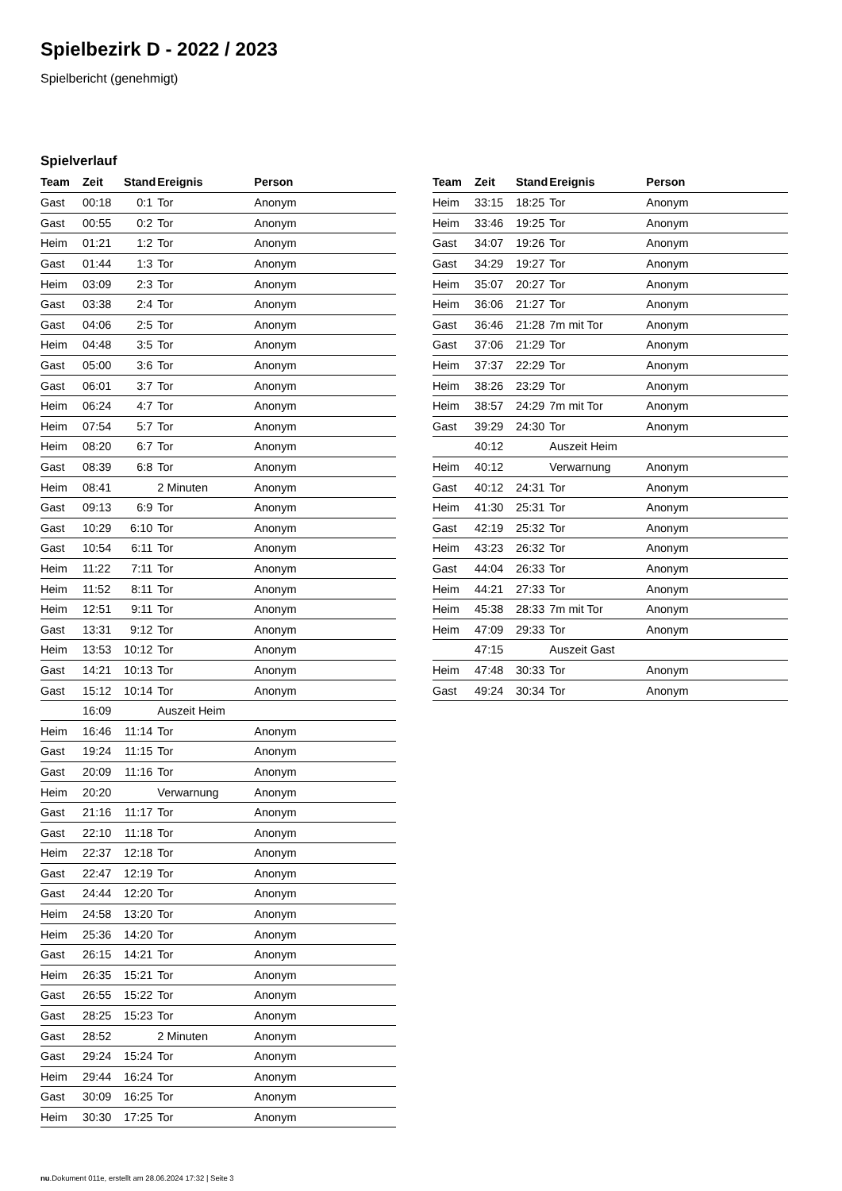Spielbezirk D - 2022 / 2023
Spielbericht (genehmigt)
Spielverlauf
| Team | Zeit | Stand | Ereignis | Person |
| --- | --- | --- | --- | --- |
| Gast | 00:18 | 0:1 | Tor | Anonym |
| Gast | 00:55 | 0:2 | Tor | Anonym |
| Heim | 01:21 | 1:2 | Tor | Anonym |
| Gast | 01:44 | 1:3 | Tor | Anonym |
| Heim | 03:09 | 2:3 | Tor | Anonym |
| Gast | 03:38 | 2:4 | Tor | Anonym |
| Gast | 04:06 | 2:5 | Tor | Anonym |
| Heim | 04:48 | 3:5 | Tor | Anonym |
| Gast | 05:00 | 3:6 | Tor | Anonym |
| Gast | 06:01 | 3:7 | Tor | Anonym |
| Heim | 06:24 | 4:7 | Tor | Anonym |
| Heim | 07:54 | 5:7 | Tor | Anonym |
| Heim | 08:20 | 6:7 | Tor | Anonym |
| Gast | 08:39 | 6:8 | Tor | Anonym |
| Heim | 08:41 | | 2 Minuten | Anonym |
| Gast | 09:13 | 6:9 | Tor | Anonym |
| Gast | 10:29 | 6:10 | Tor | Anonym |
| Gast | 10:54 | 6:11 | Tor | Anonym |
| Heim | 11:22 | 7:11 | Tor | Anonym |
| Heim | 11:52 | 8:11 | Tor | Anonym |
| Heim | 12:51 | 9:11 | Tor | Anonym |
| Gast | 13:31 | 9:12 | Tor | Anonym |
| Heim | 13:53 | 10:12 | Tor | Anonym |
| Gast | 14:21 | 10:13 | Tor | Anonym |
| Gast | 15:12 | 10:14 | Tor | Anonym |
| | 16:09 | | Auszeit Heim | |
| Heim | 16:46 | 11:14 | Tor | Anonym |
| Gast | 19:24 | 11:15 | Tor | Anonym |
| Gast | 20:09 | 11:16 | Tor | Anonym |
| Heim | 20:20 | | Verwarnung | Anonym |
| Gast | 21:16 | 11:17 | Tor | Anonym |
| Gast | 22:10 | 11:18 | Tor | Anonym |
| Heim | 22:37 | 12:18 | Tor | Anonym |
| Gast | 22:47 | 12:19 | Tor | Anonym |
| Gast | 24:44 | 12:20 | Tor | Anonym |
| Heim | 24:58 | 13:20 | Tor | Anonym |
| Heim | 25:36 | 14:20 | Tor | Anonym |
| Gast | 26:15 | 14:21 | Tor | Anonym |
| Heim | 26:35 | 15:21 | Tor | Anonym |
| Gast | 26:55 | 15:22 | Tor | Anonym |
| Gast | 28:25 | 15:23 | Tor | Anonym |
| Gast | 28:52 | | 2 Minuten | Anonym |
| Gast | 29:24 | 15:24 | Tor | Anonym |
| Heim | 29:44 | 16:24 | Tor | Anonym |
| Gast | 30:09 | 16:25 | Tor | Anonym |
| Heim | 30:30 | 17:25 | Tor | Anonym |
| Team | Zeit | Stand | Ereignis | Person |
| --- | --- | --- | --- | --- |
| Heim | 33:15 | 18:25 | Tor | Anonym |
| Heim | 33:46 | 19:25 | Tor | Anonym |
| Gast | 34:07 | 19:26 | Tor | Anonym |
| Gast | 34:29 | 19:27 | Tor | Anonym |
| Heim | 35:07 | 20:27 | Tor | Anonym |
| Heim | 36:06 | 21:27 | Tor | Anonym |
| Gast | 36:46 | 21:28 | 7m mit Tor | Anonym |
| Gast | 37:06 | 21:29 | Tor | Anonym |
| Heim | 37:37 | 22:29 | Tor | Anonym |
| Heim | 38:26 | 23:29 | Tor | Anonym |
| Heim | 38:57 | 24:29 | 7m mit Tor | Anonym |
| Gast | 39:29 | 24:30 | Tor | Anonym |
| | 40:12 | | Auszeit Heim | |
| Heim | 40:12 | | Verwarnung | Anonym |
| Gast | 40:12 | 24:31 | Tor | Anonym |
| Heim | 41:30 | 25:31 | Tor | Anonym |
| Gast | 42:19 | 25:32 | Tor | Anonym |
| Heim | 43:23 | 26:32 | Tor | Anonym |
| Gast | 44:04 | 26:33 | Tor | Anonym |
| Heim | 44:21 | 27:33 | Tor | Anonym |
| Heim | 45:38 | 28:33 | 7m mit Tor | Anonym |
| Heim | 47:09 | 29:33 | Tor | Anonym |
| | 47:15 | | Auszeit Gast | |
| Heim | 47:48 | 30:33 | Tor | Anonym |
| Gast | 49:24 | 30:34 | Tor | Anonym |
nu.Dokument 011e, erstellt am 28.06.2024 17:32 | Seite 3